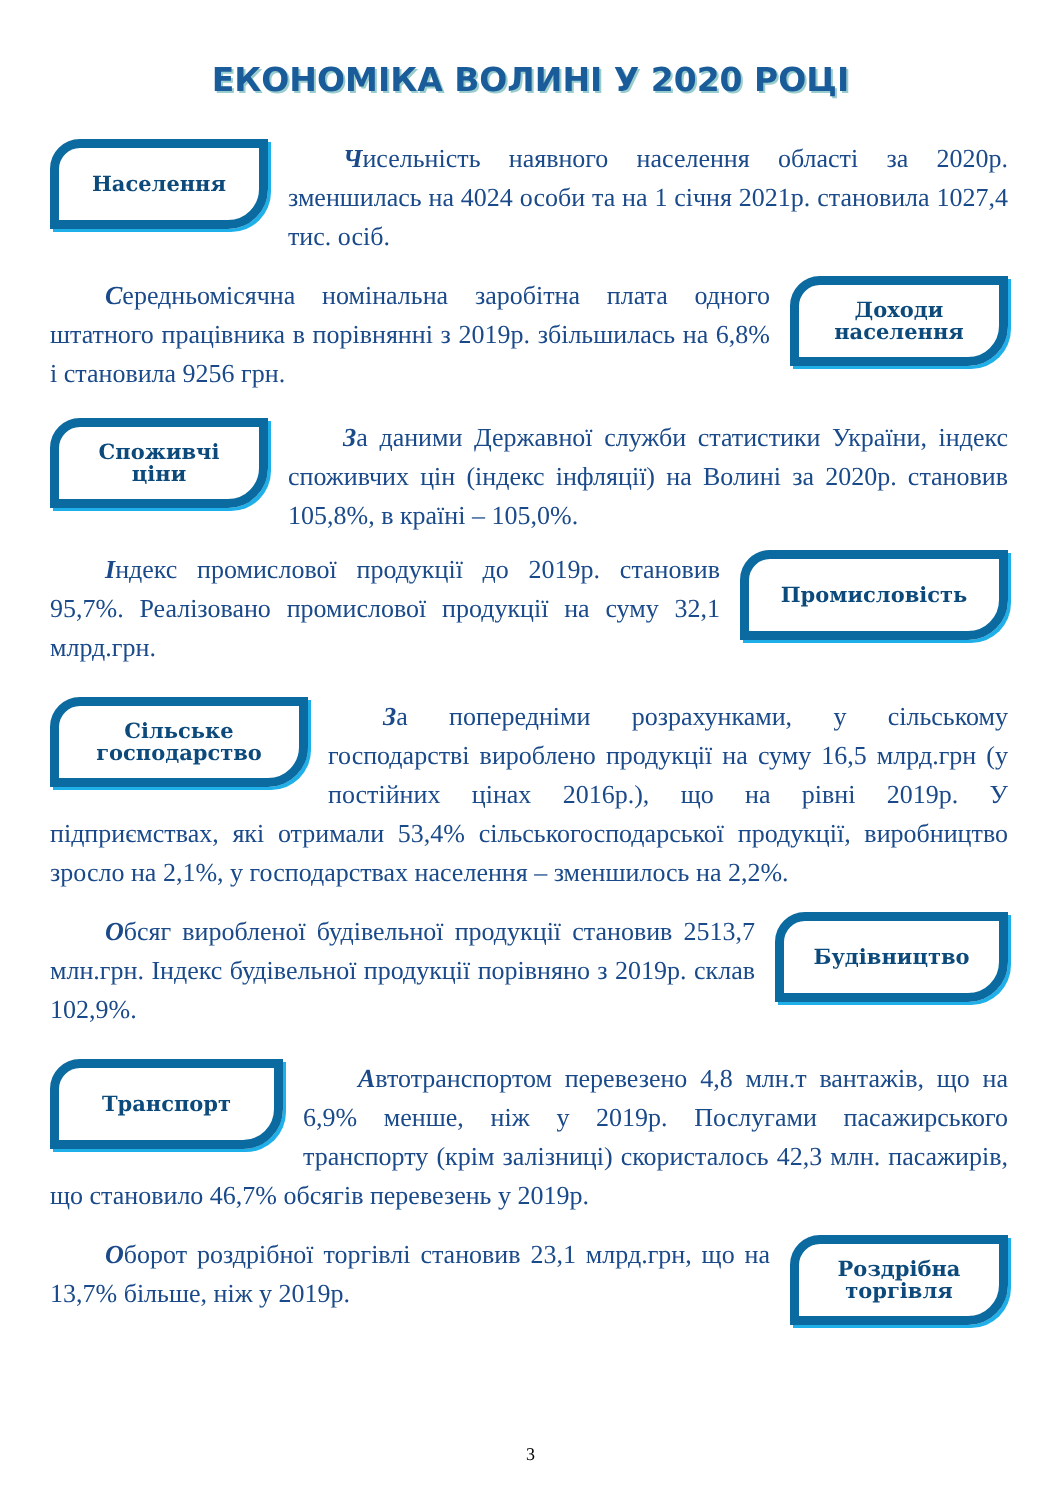ЕКОНОМІКА ВОЛИНІ У 2020 РОЦІ
Населення
Чисельність наявного населення області за 2020р. зменшилась на 4024 особи та на 1 січня 2021р. становила 1027,4 тис. осіб.
Середньомісячна номінальна заробітна плата одного штатного працівника в порівнянні з 2019р. збільшилась на 6,8% і становила 9256 грн.
Доходи
населення
Споживчі
ціни
За даними Державної служби статистики України, індекс споживчих цін (індекс інфляції) на Волині за 2020р. становив 105,8%, в країні – 105,0%.
Індекс промислової продукції до 2019р. становив 95,7%. Реалізовано промислової продукції на суму 32,1 млрд.грн.
Промисловість
Сільське
господарство
За попередніми розрахунками, у сільському господарстві вироблено продукції на суму 16,5 млрд.грн (у постійних цінах 2016р.), що на рівні 2019р. У підприємствах, які отримали 53,4% сільськогосподарської продукції, виробництво зросло на 2,1%, у господарствах населення – зменшилось на 2,2%.
Обсяг виробленої будівельної продукції становив 2513,7 млн.грн. Індекс будівельної продукції порівняно з 2019р. склав 102,9%.
Будівництво
Транспорт
Автотранспортом перевезено 4,8 млн.т вантажів, що на 6,9% менше, ніж у 2019р. Послугами пасажирського транспорту (крім залізниці) скористалось 42,3 млн. пасажирів, що становило 46,7% обсягів перевезень у 2019р.
Оборот роздрібної торгівлі становив 23,1 млрд.грн, що на 13,7% більше, ніж у 2019р.
Роздрібна
торгівля
3